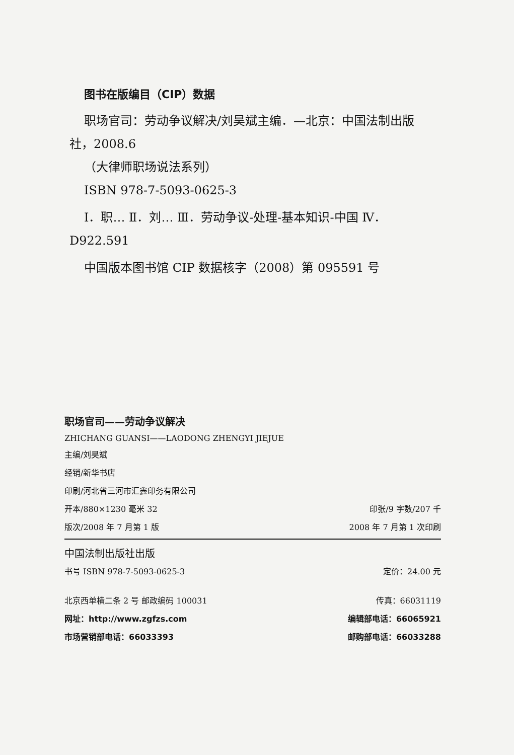图书在版编目（CIP）数据
职场官司：劳动争议解决/刘昊斌主编．—北京：中国法制出版社，2008.6
（大律师职场说法系列）
ISBN 978-7-5093-0625-3
Ⅰ．职… Ⅱ．刘… Ⅲ．劳动争议-处理-基本知识-中国 Ⅳ．D922.591
中国版本图书馆 CIP 数据核字（2008）第 095591 号
职场官司——劳动争议解决
ZHICHANG GUANSI——LAODONG ZHENGYI JIEJUE
主编/刘昊斌
经销/新华书店
印刷/河北省三河市汇鑫印务有限公司
开本/880×1230 毫米 32 印张/9 字数/207 千
版次/2008 年 7 月第 1 版 2008 年 7 月第 1 次印刷
中国法制出版社出版
书号 ISBN 978-7-5093-0625-3 定价：24.00 元
北京西单横二条 2 号 邮政编码 100031 传真：66031119
网址：http://www.zgfzs.com 编辑部电话：66065921
市场营销部电话：66033393 邮购部电话：66033288